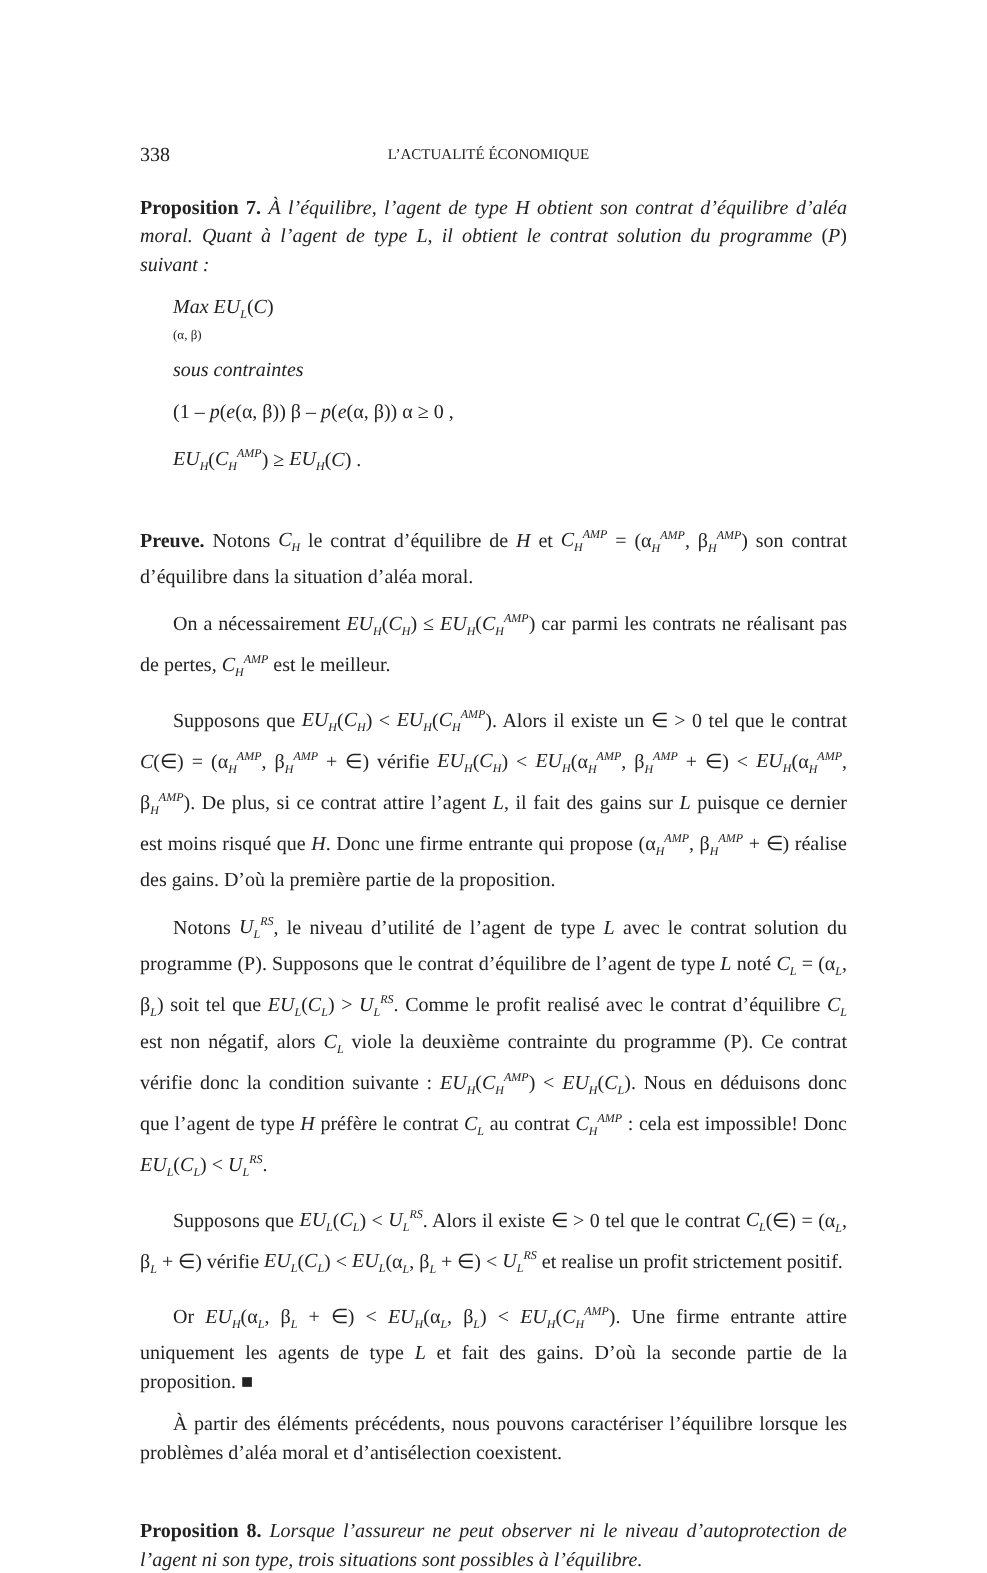338 L’ACTUALITÉ ÉCONOMIQUE
Proposition 7. À l’équilibre, l’agent de type H obtient son contrat d’équilibre d’aléa moral. Quant à l’agent de type L, il obtient le contrat solution du programme (P) suivant :
Max EU<sub>L</sub>(C)
(α, β)
sous contraintes
(1 – p(e(α, β)) β – p(e(α, β)) α ≥ 0 ,
EU<sub>H</sub>(C<sub>H</sub><sup>AMP</sup>) ≥ EU<sub>H</sub>(C) .
Preuve. Notons C<sub>H</sub> le contrat d’équilibre de H et C<sub>H</sub><sup>AMP</sup> = (α<sub>H</sub><sup>AMP</sup>, β<sub>H</sub><sup>AMP</sup>) son contrat d’équilibre dans la situation d’aléa moral.
On a nécessairement EU<sub>H</sub>(C<sub>H</sub>) ≤ EU<sub>H</sub>(C<sub>H</sub><sup>AMP</sup>) car parmi les contrats ne réalisant pas de pertes, C<sub>H</sub><sup>AMP</sup> est le meilleur.
Supposons que EU<sub>H</sub>(C<sub>H</sub>) < EU<sub>H</sub>(C<sub>H</sub><sup>AMP</sup>). Alors il existe un ∈ > 0 tel que le contrat C(∈) = (α<sub>H</sub><sup>AMP</sup>, β<sub>H</sub><sup>AMP</sup> + ∈) vérifie EU<sub>H</sub>(C<sub>H</sub>) < EU<sub>H</sub>(α<sub>H</sub><sup>AMP</sup>, β<sub>H</sub><sup>AMP</sup> + ∈) < EU<sub>H</sub>(α<sub>H</sub><sup>AMP</sup>, β<sub>H</sub><sup>AMP</sup>). De plus, si ce contrat attire l’agent L, il fait des gains sur L puisque ce dernier est moins risqué que H. Donc une firme entrante qui propose (α<sub>H</sub><sup>AMP</sup>, β<sub>H</sub><sup>AMP</sup> + ∈) réalise des gains. D’où la première partie de la proposition.
Notons U<sub>L</sub><sup>RS</sup>, le niveau d’utilité de l’agent de type L avec le contrat solution du programme (P). Supposons que le contrat d’équilibre de l’agent de type L noté C<sub>L</sub> = (α<sub>L</sub>, β<sub>L</sub>) soit tel que EU<sub>L</sub>(C<sub>L</sub>) > U<sub>L</sub><sup>RS</sup>. Comme le profit realisé avec le contrat d’équilibre C<sub>L</sub> est non négatif, alors C<sub>L</sub> viole la deuxième contrainte du programme (P). Ce contrat vérifie donc la condition suivante : EU<sub>H</sub>(C<sub>H</sub><sup>AMP</sup>) < EU<sub>H</sub>(C<sub>L</sub>). Nous en déduisons donc que l’agent de type H préfère le contrat C<sub>L</sub> au contrat C<sub>H</sub><sup>AMP</sup> : cela est impossible! Donc EU<sub>L</sub>(C<sub>L</sub>) < U<sub>L</sub><sup>RS</sup>.
Supposons que EU<sub>L</sub>(C<sub>L</sub>) < U<sub>L</sub><sup>RS</sup>. Alors il existe ∈ > 0 tel que le contrat C<sub>L</sub>(∈) = (α<sub>L</sub>, β<sub>L</sub> + ∈) vérifie EU<sub>L</sub>(C<sub>L</sub>) < EU<sub>L</sub>(α<sub>L</sub>, β<sub>L</sub> + ∈) < U<sub>L</sub><sup>RS</sup> et realise un profit strictement positif.
Or EU<sub>H</sub>(α<sub>L</sub>, β<sub>L</sub> + ∈) < EU<sub>H</sub>(α<sub>L</sub>, β<sub>L</sub>) < EU<sub>H</sub>(C<sub>H</sub><sup>AMP</sup>). Une firme entrante attire uniquement les agents de type L et fait des gains. D’où la seconde partie de la proposition. ■
À partir des éléments précédents, nous pouvons caractériser l’équilibre lorsque les problèmes d’aléa moral et d’antisélection coexistent.
Proposition 8. Lorsque l’assureur ne peut observer ni le niveau d’autoprotection de l’agent ni son type, trois situations sont possibles à l’équilibre.